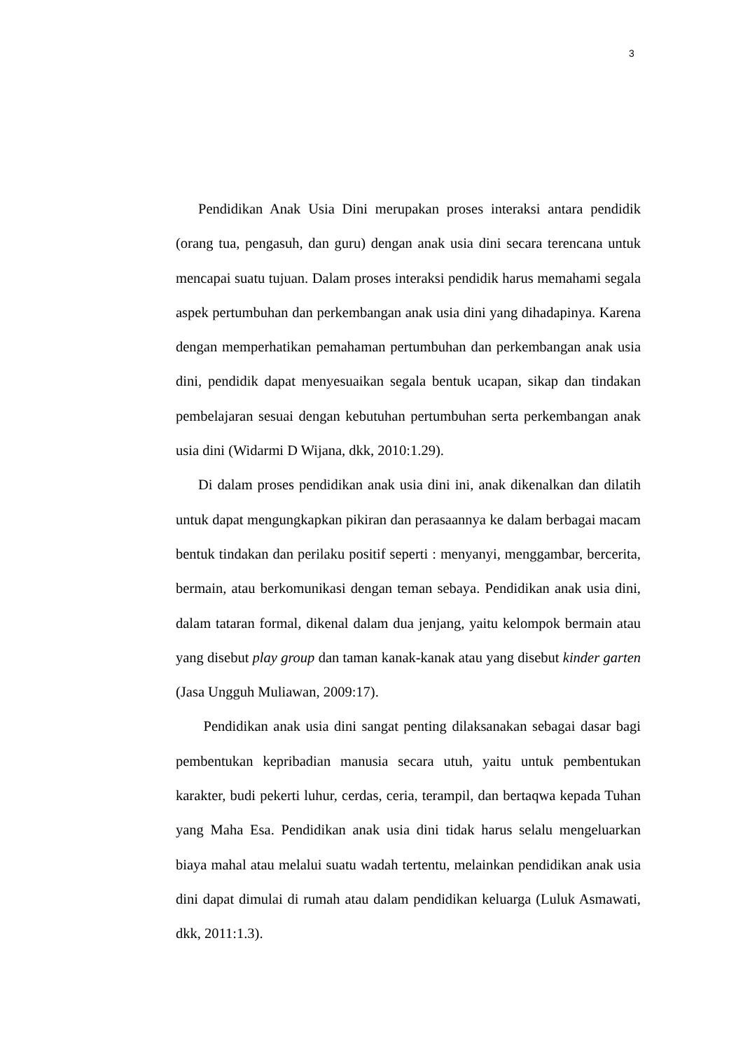3
Pendidikan Anak Usia Dini merupakan proses interaksi antara pendidik (orang tua, pengasuh, dan guru) dengan anak usia dini secara terencana untuk mencapai suatu tujuan. Dalam proses interaksi pendidik harus memahami segala aspek pertumbuhan dan perkembangan anak usia dini yang dihadapinya. Karena dengan memperhatikan pemahaman pertumbuhan dan perkembangan anak usia dini, pendidik dapat menyesuaikan segala bentuk ucapan, sikap dan tindakan pembelajaran sesuai dengan kebutuhan pertumbuhan serta perkembangan anak usia dini (Widarmi D Wijana, dkk, 2010:1.29).
Di dalam proses pendidikan anak usia dini ini, anak dikenalkan dan dilatih untuk dapat mengungkapkan pikiran dan perasaannya ke dalam berbagai macam bentuk tindakan dan perilaku positif seperti : menyanyi, menggambar, bercerita, bermain, atau berkomunikasi dengan teman sebaya. Pendidikan anak usia dini, dalam tataran formal, dikenal dalam dua jenjang, yaitu kelompok bermain atau yang disebut play group dan taman kanak-kanak atau yang disebut kinder garten (Jasa Ungguh Muliawan, 2009:17).
Pendidikan anak usia dini sangat penting dilaksanakan sebagai dasar bagi pembentukan kepribadian manusia secara utuh, yaitu untuk pembentukan karakter, budi pekerti luhur, cerdas, ceria, terampil, dan bertaqwa kepada Tuhan yang Maha Esa. Pendidikan anak usia dini tidak harus selalu mengeluarkan biaya mahal atau melalui suatu wadah tertentu, melainkan pendidikan anak usia dini dapat dimulai di rumah atau dalam pendidikan keluarga (Luluk Asmawati, dkk, 2011:1.3).